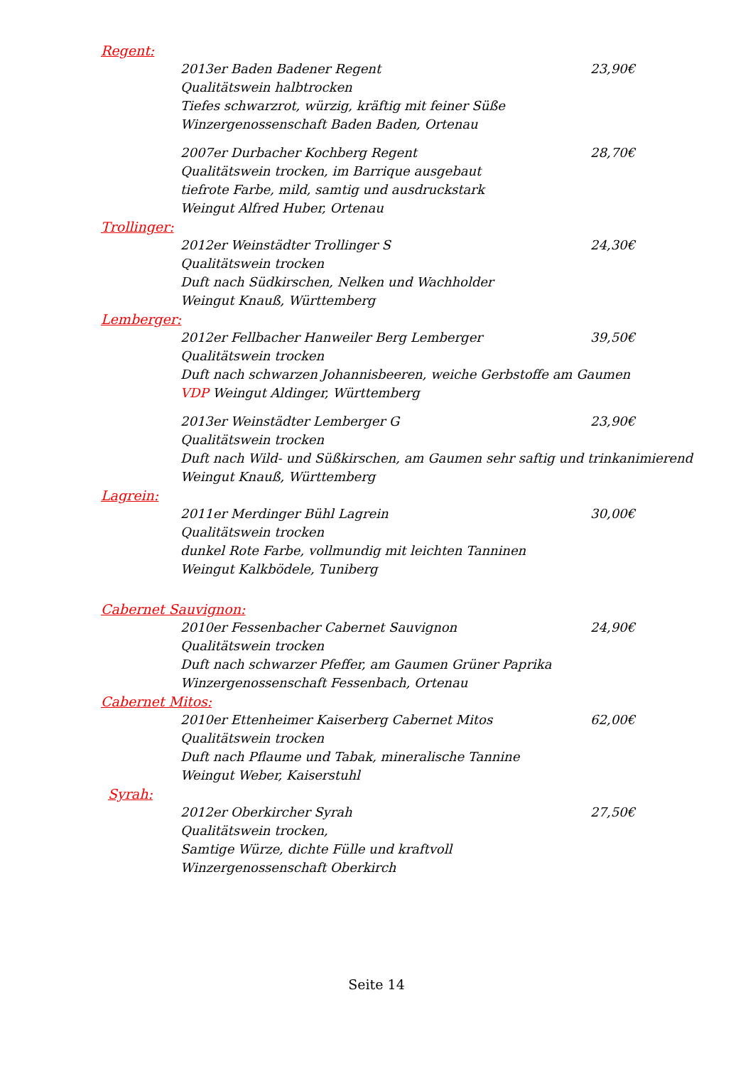Regent:
2013er Baden Badener Regent 23,90€
Qualitätswein halbtrocken
Tiefes schwarzrot, würzig, kräftig mit feiner Süße
Winzergenossenschaft Baden Baden, Ortenau
2007er Durbacher Kochberg Regent 28,70€
Qualitätswein trocken, im Barrique ausgebaut
tiefrote Farbe, mild, samtig und ausdruckstark
Weingut Alfred Huber, Ortenau
Trollinger:
2012er Weinstädter Trollinger S 24,30€
Qualitätswein trocken
Duft nach Südkirschen, Nelken und Wachholder
Weingut Knauß, Württemberg
Lemberger:
2012er Fellbacher Hanweiler Berg Lemberger 39,50€
Qualitätswein trocken
Duft nach schwarzen Johannisbeeren, weiche Gerbstoffe am Gaumen
VDP Weingut Aldinger, Württemberg
2013er Weinstädter Lemberger G 23,90€
Qualitätswein trocken
Duft nach Wild- und Süßkirschen, am Gaumen sehr saftig und trinkanimierend
Weingut Knauß, Württemberg
Lagrein:
2011er Merdinger Bühl Lagrein 30,00€
Qualitätswein trocken
dunkel Rote Farbe, vollmundig mit leichten Tanninen
Weingut Kalkbödele, Tuniberg
Cabernet Sauvignon:
2010er Fessenbacher Cabernet Sauvignon 24,90€
Qualitätswein trocken
Duft nach schwarzer Pfeffer, am Gaumen Grüner Paprika
Winzergenossenschaft Fessenbach, Ortenau
Cabernet Mitos:
2010er Ettenheimer Kaiserberg Cabernet Mitos 62,00€
Qualitätswein trocken
Duft nach Pflaume und Tabak, mineralische Tannine
Weingut Weber, Kaiserstuhl
Syrah:
2012er Oberkircher Syrah 27,50€
Qualitätswein trocken,
Samtige Würze, dichte Fülle und kraftvoll
Winzergenossenschaft Oberkirch
Seite 14